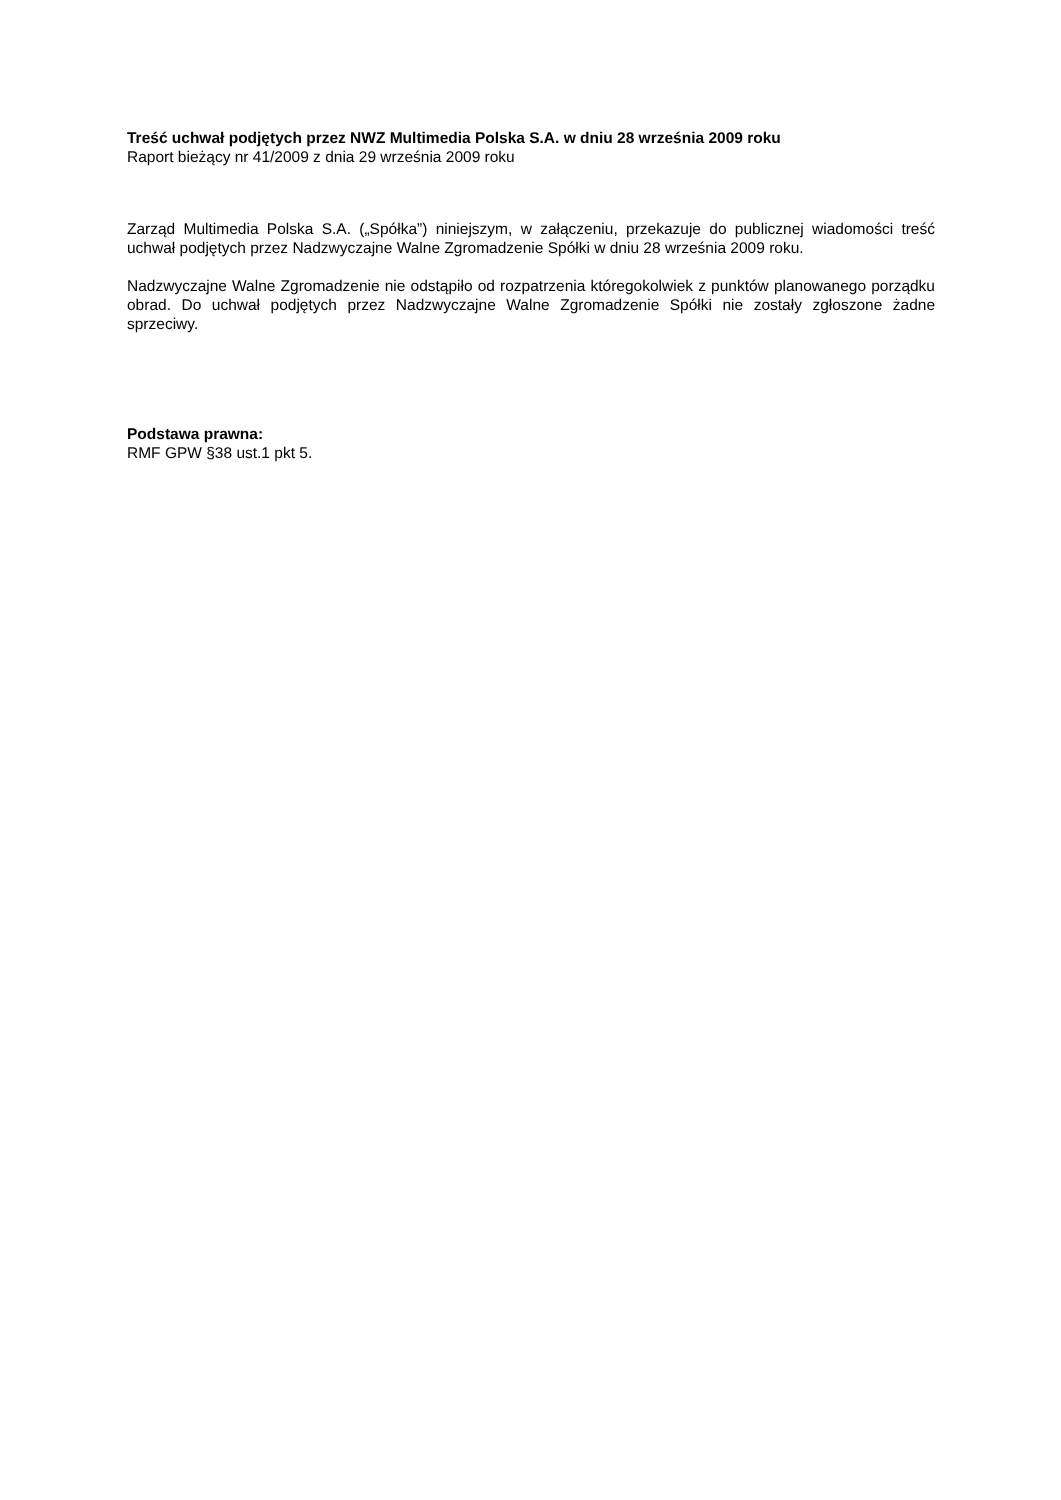Treść uchwał podjętych przez NWZ Multimedia Polska S.A. w dniu 28 września 2009 roku
Raport bieżący nr 41/2009 z dnia 29 września 2009 roku
Zarząd Multimedia Polska S.A. („Spółka”) niniejszym, w załączeniu, przekazuje do publicznej wiadomości treść uchwał podjętych przez Nadzwyczajne Walne Zgromadzenie Spółki w dniu 28 września 2009 roku.
Nadzwyczajne Walne Zgromadzenie nie odstąpiło od rozpatrzenia któregokolwiek z punktów planowanego porządku obrad. Do uchwał podjętych przez Nadzwyczajne Walne Zgromadzenie Spółki nie zostały zgłoszone żadne sprzeciwy.
Podstawa prawna:
RMF GPW §38 ust.1 pkt 5.